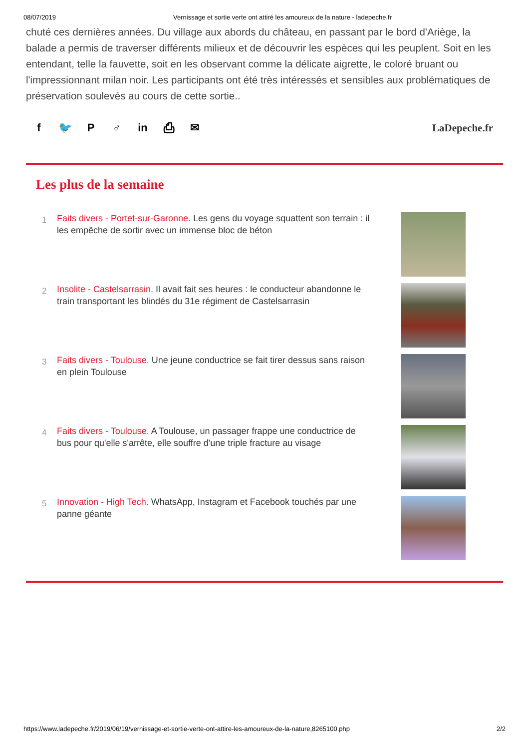08/07/2019 Vernissage et sortie verte ont attiré les amoureux de la nature - ladepeche.fr
chuté ces dernières années. Du village aux abords du château, en passant par le bord d'Ariège, la balade a permis de traverser différents milieux et de découvrir les espèces qui les peuplent. Soit en les entendant, telle la fauvette, soit en les observant comme la délicate aigrette, le coloré bruant ou l'impressionnant milan noir. Les participants ont été très intéressés et sensibles aux problématiques de préservation soulevés au cours de cette sortie..
f 🐦 P ♂ in ⎙ ✉ LaDepeche.fr
Les plus de la semaine
1
Faits divers - Portet-sur-Garonne. Les gens du voyage squattent son terrain : il les empêche de sortir avec un immense bloc de béton
2
Insolite - Castelsarrasin. Il avait fait ses heures : le conducteur abandonne le train transportant les blindés du 31e régiment de Castelsarrasin
3
Faits divers - Toulouse. Une jeune conductrice se fait tirer dessus sans raison en plein Toulouse
4
Faits divers - Toulouse. A Toulouse, un passager frappe une conductrice de bus pour qu'elle s'arrête, elle souffre d'une triple fracture au visage
5
Innovation - High Tech. WhatsApp, Instagram et Facebook touchés par une panne géante
https://www.ladepeche.fr/2019/06/19/vernissage-et-sortie-verte-ont-attire-les-amoureux-de-la-nature,8265100.php 2/2